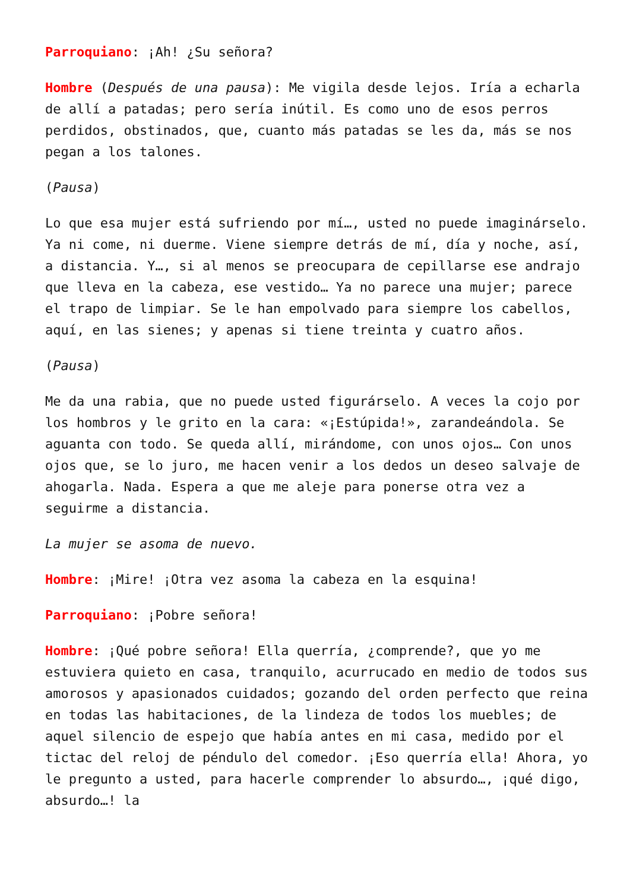Parroquiano: ¡Ah! ¿Su señora?
Hombre (Después de una pausa): Me vigila desde lejos. Iría a echarla de allí a patadas; pero sería inútil. Es como uno de esos perros perdidos, obstinados, que, cuanto más patadas se les da, más se nos pegan a los talones.
(Pausa)
Lo que esa mujer está sufriendo por mí…, usted no puede imaginárselo. Ya ni come, ni duerme. Viene siempre detrás de mí, día y noche, así, a distancia. Y…, si al menos se preocupara de cepillarse ese andrajo que lleva en la cabeza, ese vestido… Ya no parece una mujer; parece el trapo de limpiar. Se le han empolvado para siempre los cabellos, aquí, en las sienes; y apenas si tiene treinta y cuatro años.
(Pausa)
Me da una rabia, que no puede usted figurárselo. A veces la cojo por los hombros y le grito en la cara: «¡Estúpida!», zarandeándola. Se aguanta con todo. Se queda allí, mirándome, con unos ojos… Con unos ojos que, se lo juro, me hacen venir a los dedos un deseo salvaje de ahogarla. Nada. Espera a que me aleje para ponerse otra vez a seguirme a distancia.
La mujer se asoma de nuevo.
Hombre: ¡Mire! ¡Otra vez asoma la cabeza en la esquina!
Parroquiano: ¡Pobre señora!
Hombre: ¡Qué pobre señora! Ella querría, ¿comprende?, que yo me estuviera quieto en casa, tranquilo, acurrucado en medio de todos sus amorosos y apasionados cuidados; gozando del orden perfecto que reina en todas las habitaciones, de la lindeza de todos los muebles; de aquel silencio de espejo que había antes en mi casa, medido por el tictac del reloj de péndulo del comedor. ¡Eso querría ella! Ahora, yo le pregunto a usted, para hacerle comprender lo absurdo…, ¡qué digo, absurdo…! la